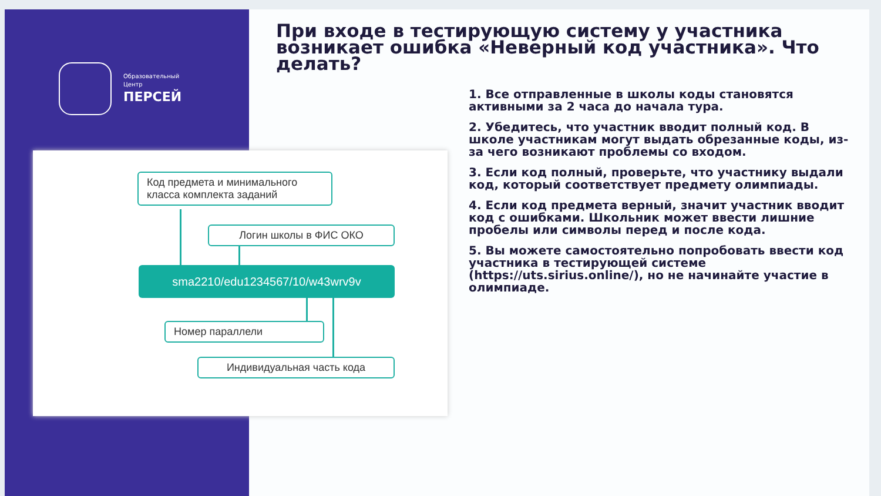Образовательный
Центр
ПЕРСЕЙ
При входе в тестирующую систему у участника возникает ошибка «Неверный код участника». Что делать?
1. Все отправленные в школы коды становятся активными за 2 часа до начала тура.
2. Убедитесь, что участник вводит полный код. В школе участникам могут выдать обрезанные коды, из-за чего возникают проблемы со входом.
3. Если код полный, проверьте, что участнику выдали код, который соответствует предмету олимпиады.
4. Если код предмета верный, значит участник вводит код с ошибками. Школьник может ввести лишние пробелы или символы перед и после кода.
5. Вы можете самостоятельно попробовать ввести код участника в тестирующей системе (https://uts.sirius.online/), но не начинайте участие в олимпиаде.
Код предмета и минимального класса комплекта заданий
Логин школы в ФИС ОКО
sma2210/edu1234567/10/w43wrv9v
Номер параллели
Индивидуальная часть кода